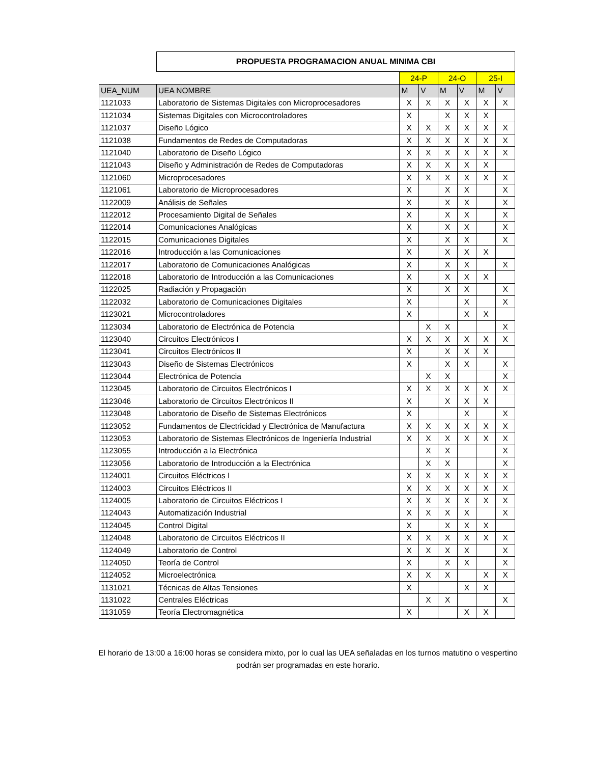PROPUESTA PROGRAMACION ANUAL MINIMA CBI
| | | 24-P | | 24-O | | 25-I | |
| UEA_NUM | UEA NOMBRE | M | V | M | V | M | V |
| 1121033 | Laboratorio de Sistemas Digitales con Microprocesadores | X | X | X | X | X | X |
| 1121034 | Sistemas Digitales con Microcontroladores | X | | X | X | X | |
| 1121037 | Diseño Lógico | X | X | X | X | X | X |
| 1121038 | Fundamentos de Redes de Computadoras | X | X | X | X | X | X |
| 1121040 | Laboratorio de Diseño Lógico | X | X | X | X | X | X |
| 1121043 | Diseño y Administración de Redes de Computadoras | X | X | X | X | X | |
| 1121060 | Microprocesadores | X | X | X | X | X | X |
| 1121061 | Laboratorio de Microprocesadores | X | | X | X | | X |
| 1122009 | Análisis de Señales | X | | X | X | | X |
| 1122012 | Procesamiento Digital de Señales | X | | X | X | | X |
| 1122014 | Comunicaciones Analógicas | X | | X | X | | X |
| 1122015 | Comunicaciones Digitales | X | | X | X | | X |
| 1122016 | Introducción a las Comunicaciones | X | | X | X | X | |
| 1122017 | Laboratorio de Comunicaciones Analógicas | X | | X | X | | X |
| 1122018 | Laboratorio de Introducción a las Comunicaciones | X | | X | X | X | |
| 1122025 | Radiación y Propagación | X | | X | X | | X |
| 1122032 | Laboratorio de Comunicaciones Digitales | X | | | X | | X |
| 1123021 | Microcontroladores | X | | | X | X | |
| 1123034 | Laboratorio de Electrónica de Potencia | | X | X | | | X |
| 1123040 | Circuitos Electrónicos I | X | X | X | X | X | X |
| 1123041 | Circuitos Electrónicos II | X | | X | X | X | |
| 1123043 | Diseño de Sistemas Electrónicos | X | | X | X | | X |
| 1123044 | Electrónica de Potencia | | X | X | | | X |
| 1123045 | Laboratorio de Circuitos Electrónicos I | X | X | X | X | X | X |
| 1123046 | Laboratorio de Circuitos Electrónicos II | X | | X | X | X | |
| 1123048 | Laboratorio de Diseño de Sistemas Electrónicos | X | | | X | | X |
| 1123052 | Fundamentos de Electricidad y Electrónica de Manufactura | X | X | X | X | X | X |
| 1123053 | Laboratorio de Sistemas Electrónicos de Ingeniería Industrial | X | X | X | X | X | X |
| 1123055 | Introducción a la Electrónica | | X | X | | | X |
| 1123056 | Laboratorio de Introducción a la Electrónica | | X | X | | | X |
| 1124001 | Circuitos Eléctricos I | X | X | X | X | X | X |
| 1124003 | Circuitos Eléctricos II | X | X | X | X | X | X |
| 1124005 | Laboratorio de Circuitos Eléctricos I | X | X | X | X | X | X |
| 1124043 | Automatización Industrial | X | X | X | X | | X |
| 1124045 | Control Digital | X | | X | X | X | |
| 1124048 | Laboratorio de Circuitos Eléctricos II | X | X | X | X | X | X |
| 1124049 | Laboratorio de Control | X | X | X | X | | X |
| 1124050 | Teoría de Control | X | | X | X | | X |
| 1124052 | Microelectrónica | X | X | X | | X | X |
| 1131021 | Técnicas de Altas Tensiones | X | | | X | X | |
| 1131022 | Centrales Eléctricas | | X | X | | | X |
| 1131059 | Teoría Electromagnética | X | | | X | X | |
El horario de 13:00 a 16:00 horas se considera mixto, por lo cual las UEA señaladas en los turnos matutino o vespertino podrán ser programadas en este horario.